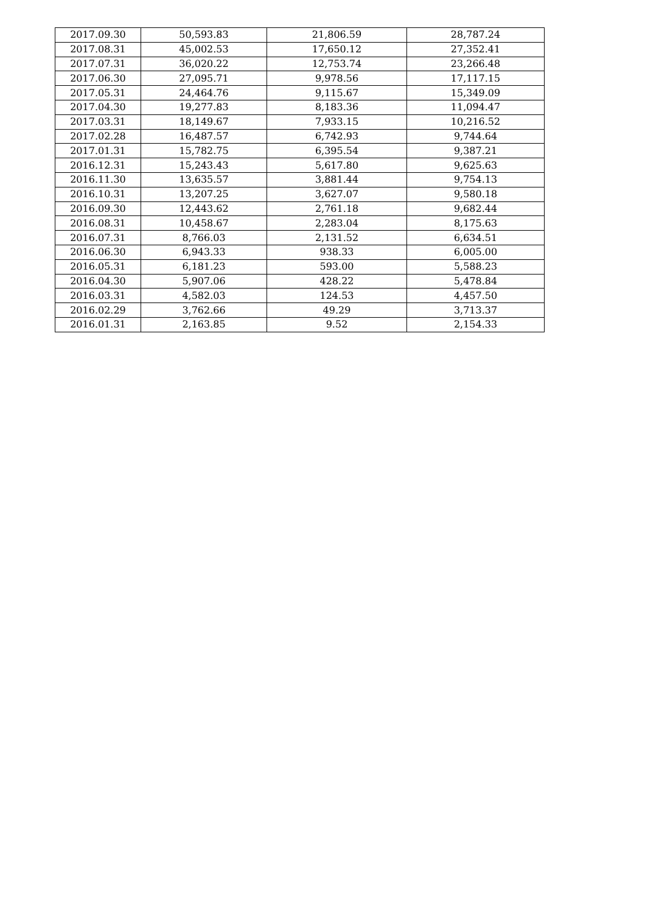| 2017.09.30 | 50,593.83 | 21,806.59 | 28,787.24 |
| 2017.08.31 | 45,002.53 | 17,650.12 | 27,352.41 |
| 2017.07.31 | 36,020.22 | 12,753.74 | 23,266.48 |
| 2017.06.30 | 27,095.71 | 9,978.56 | 17,117.15 |
| 2017.05.31 | 24,464.76 | 9,115.67 | 15,349.09 |
| 2017.04.30 | 19,277.83 | 8,183.36 | 11,094.47 |
| 2017.03.31 | 18,149.67 | 7,933.15 | 10,216.52 |
| 2017.02.28 | 16,487.57 | 6,742.93 | 9,744.64 |
| 2017.01.31 | 15,782.75 | 6,395.54 | 9,387.21 |
| 2016.12.31 | 15,243.43 | 5,617.80 | 9,625.63 |
| 2016.11.30 | 13,635.57 | 3,881.44 | 9,754.13 |
| 2016.10.31 | 13,207.25 | 3,627.07 | 9,580.18 |
| 2016.09.30 | 12,443.62 | 2,761.18 | 9,682.44 |
| 2016.08.31 | 10,458.67 | 2,283.04 | 8,175.63 |
| 2016.07.31 | 8,766.03 | 2,131.52 | 6,634.51 |
| 2016.06.30 | 6,943.33 | 938.33 | 6,005.00 |
| 2016.05.31 | 6,181.23 | 593.00 | 5,588.23 |
| 2016.04.30 | 5,907.06 | 428.22 | 5,478.84 |
| 2016.03.31 | 4,582.03 | 124.53 | 4,457.50 |
| 2016.02.29 | 3,762.66 | 49.29 | 3,713.37 |
| 2016.01.31 | 2,163.85 | 9.52 | 2,154.33 |